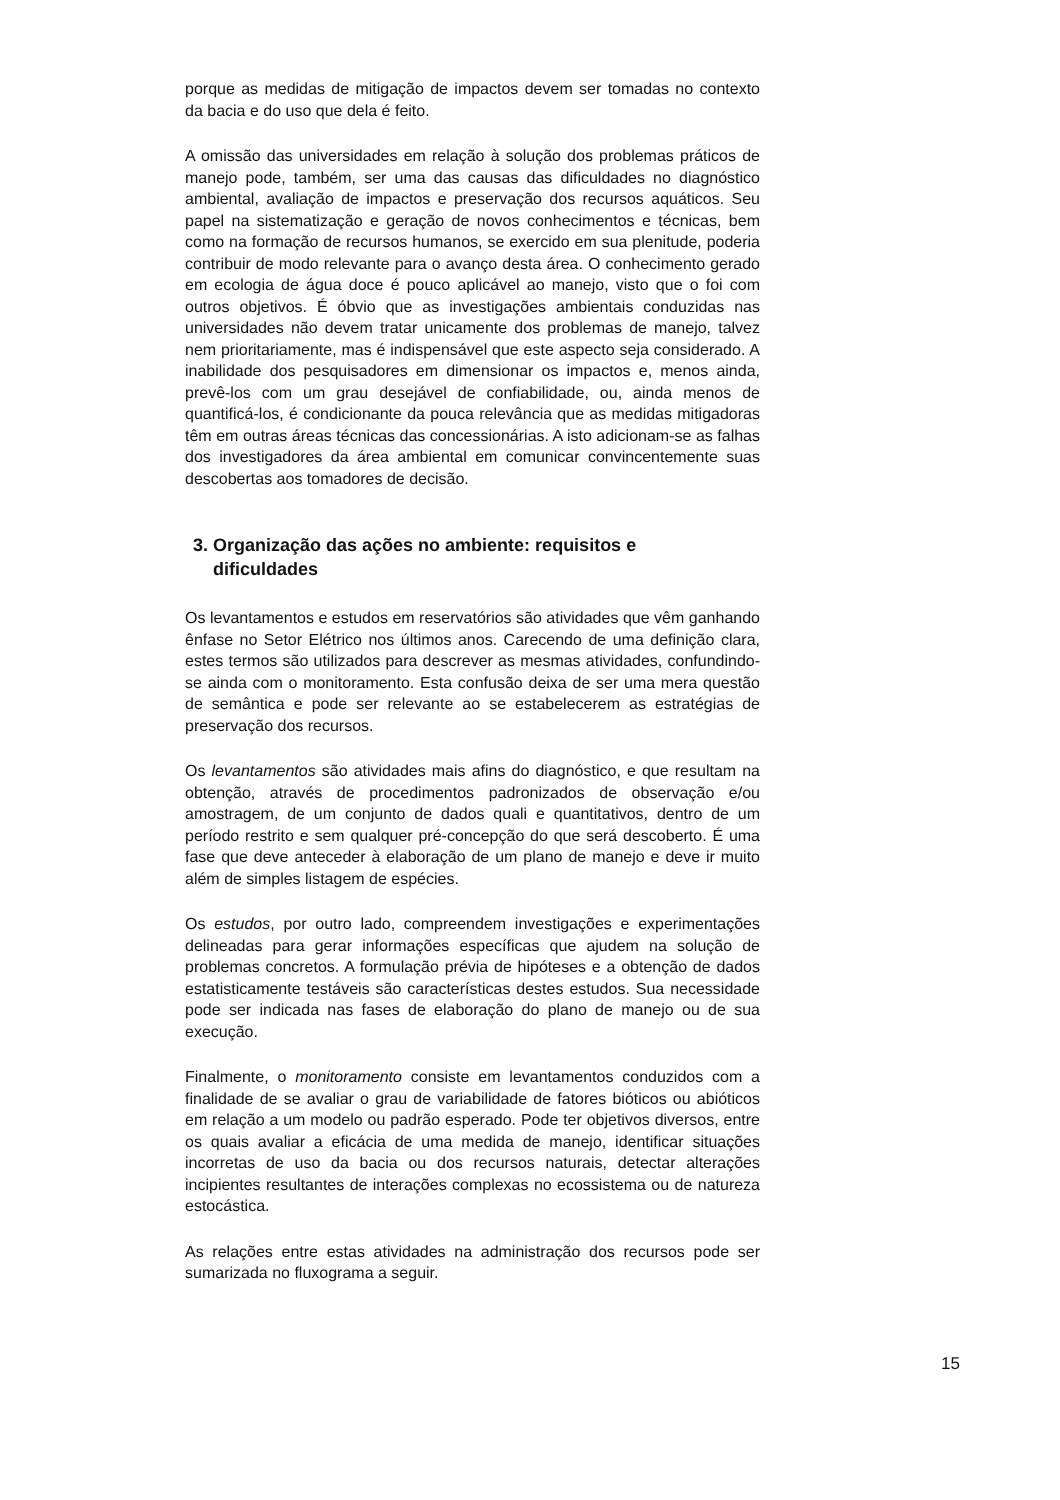porque as medidas de mitigação de impactos devem ser tomadas no contexto da bacia e do uso que dela é feito.
A omissão das universidades em relação à solução dos problemas práticos de manejo pode, também, ser uma das causas das dificuldades no diagnóstico ambiental, avaliação de impactos e preservação dos recursos aquáticos. Seu papel na sistematização e geração de novos conhecimentos e técnicas, bem como na formação de recursos humanos, se exercido em sua plenitude, poderia contribuir de modo relevante para o avanço desta área. O conhecimento gerado em ecologia de água doce é pouco aplicável ao manejo, visto que o foi com outros objetivos. É óbvio que as investigações ambientais conduzidas nas universidades não devem tratar unicamente dos problemas de manejo, talvez nem prioritariamente, mas é indispensável que este aspecto seja considerado. A inabilidade dos pesquisadores em dimensionar os impactos e, menos ainda, prevê-los com um grau desejável de confiabilidade, ou, ainda menos de quantificá-los, é condicionante da pouca relevância que as medidas mitigadoras têm em outras áreas técnicas das concessionárias. A isto adicionam-se as falhas dos investigadores da área ambiental em comunicar convincentemente suas descobertas aos tomadores de decisão.
3. Organização das ações no ambiente: requisitos e
dificuldades
Os levantamentos e estudos em reservatórios são atividades que vêm ganhando ênfase no Setor Elétrico nos últimos anos. Carecendo de uma definição clara, estes termos são utilizados para descrever as mesmas atividades, confundindo-se ainda com o monitoramento. Esta confusão deixa de ser uma mera questão de semântica e pode ser relevante ao se estabelecerem as estratégias de preservação dos recursos.
Os levantamentos são atividades mais afins do diagnóstico, e que resultam na obtenção, através de procedimentos padronizados de observação e/ou amostragem, de um conjunto de dados quali e quantitativos, dentro de um período restrito e sem qualquer pré-concepção do que será descoberto. É uma fase que deve anteceder à elaboração de um plano de manejo e deve ir muito além de simples listagem de espécies.
Os estudos, por outro lado, compreendem investigações e experimentações delineadas para gerar informações específicas que ajudem na solução de problemas concretos. A formulação prévia de hipóteses e a obtenção de dados estatisticamente testáveis são características destes estudos. Sua necessidade pode ser indicada nas fases de elaboração do plano de manejo ou de sua execução.
Finalmente, o monitoramento consiste em levantamentos conduzidos com a finalidade de se avaliar o grau de variabilidade de fatores bióticos ou abióticos em relação a um modelo ou padrão esperado. Pode ter objetivos diversos, entre os quais avaliar a eficácia de uma medida de manejo, identificar situações incorretas de uso da bacia ou dos recursos naturais, detectar alterações incipientes resultantes de interações complexas no ecossistema ou de natureza estocástica.
As relações entre estas atividades na administração dos recursos pode ser sumarizada no fluxograma a seguir.
15